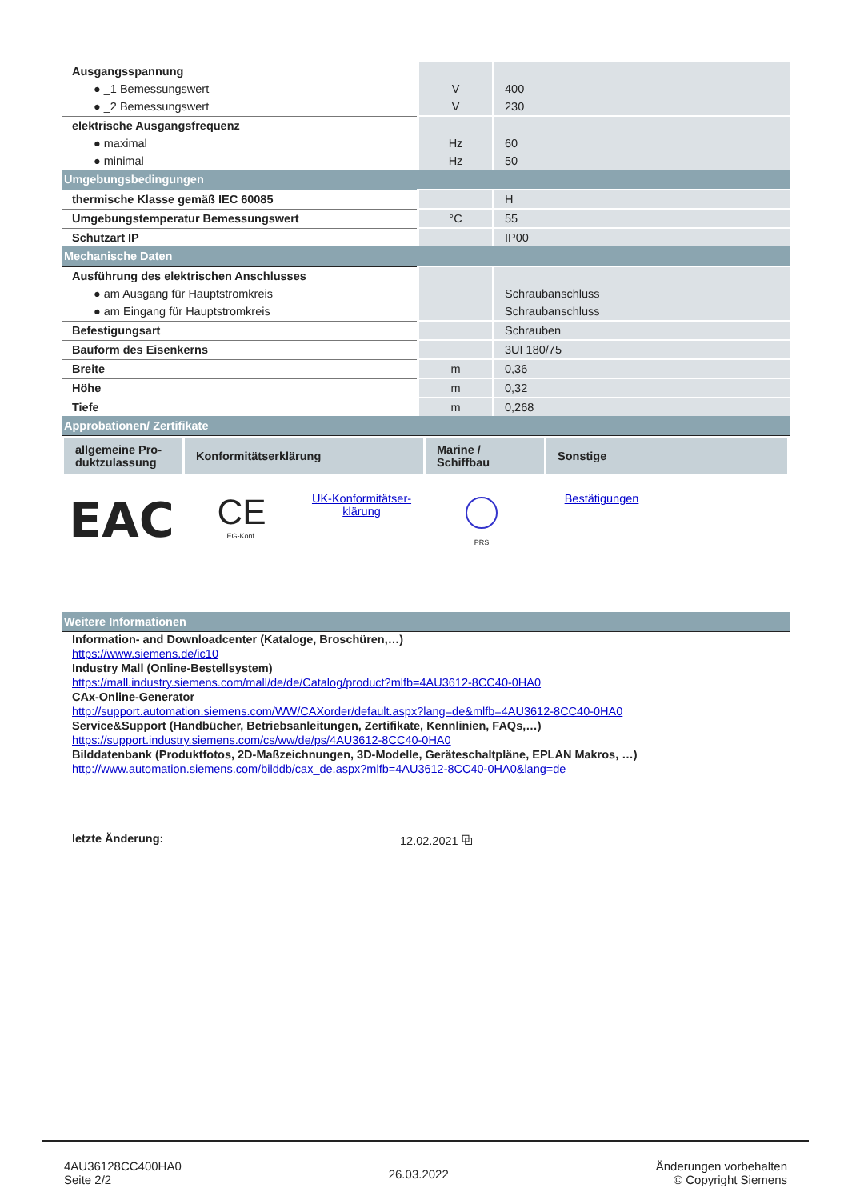| Ausgangsspannung | | |
| ● _1 Bemessungswert | V | 400 |
| ● _2 Bemessungswert | V | 230 |
| elektrische Ausgangsfrequenz | | |
| ● maximal | Hz | 60 |
| ● minimal | Hz | 50 |
| Umgebungsbedingungen | | |
| thermische Klasse gemäß IEC 60085 | | H |
| Umgebungstemperatur Bemessungswert | °C | 55 |
| Schutzart IP | | IP00 |
| Mechanische Daten | | |
| Ausführung des elektrischen Anschlusses | | |
| ● am Ausgang für Hauptstromkreis | | Schraubanschluss |
| ● am Eingang für Hauptstromkreis | | Schraubanschluss |
| Befestigungsart | | Schrauben |
| Bauform des Eisenkerns | | 3UI 180/75 |
| Breite | m | 0,36 |
| Höhe | m | 0,32 |
| Tiefe | m | 0,268 |
| Approbationen/ Zertifikate | | |
| allgemeine Pro- duktzulassung | Konformitätserklärung | Marine / Schiffbau | Sonstige |
| --- | --- | --- | --- |
EAC
CE
EG-Konf.
UK-Konformitätser-
klärung
PRS
Bestätigungen
| Weitere Informationen |
Information- and Downloadcenter (Kataloge, Broschüren,…)
https://www.siemens.de/ic10
Industry Mall (Online-Bestellsystem)
https://mall.industry.siemens.com/mall/de/de/Catalog/product?mlfb=4AU3612-8CC40-0HA0
CAx-Online-Generator
http://support.automation.siemens.com/WW/CAXorder/default.aspx?lang=de&mlfb=4AU3612-8CC40-0HA0
Service&Support (Handbücher, Betriebsanleitungen, Zertifikate, Kennlinien, FAQs,…)
https://support.industry.siemens.com/cs/ww/de/ps/4AU3612-8CC40-0HA0
Bilddatenbank (Produktfotos, 2D-Maßzeichnungen, 3D-Modelle, Geräteschaltpläne, EPLAN Makros, …)
http://www.automation.siemens.com/bilddb/cax_de.aspx?mlfb=4AU3612-8CC40-0HA0&lang=de
letzte Änderung: 12.02.2021 ⧉
4AU36128CC400HA0
Seite 2/2
26.03.2022
Änderungen vorbehalten
© Copyright Siemens